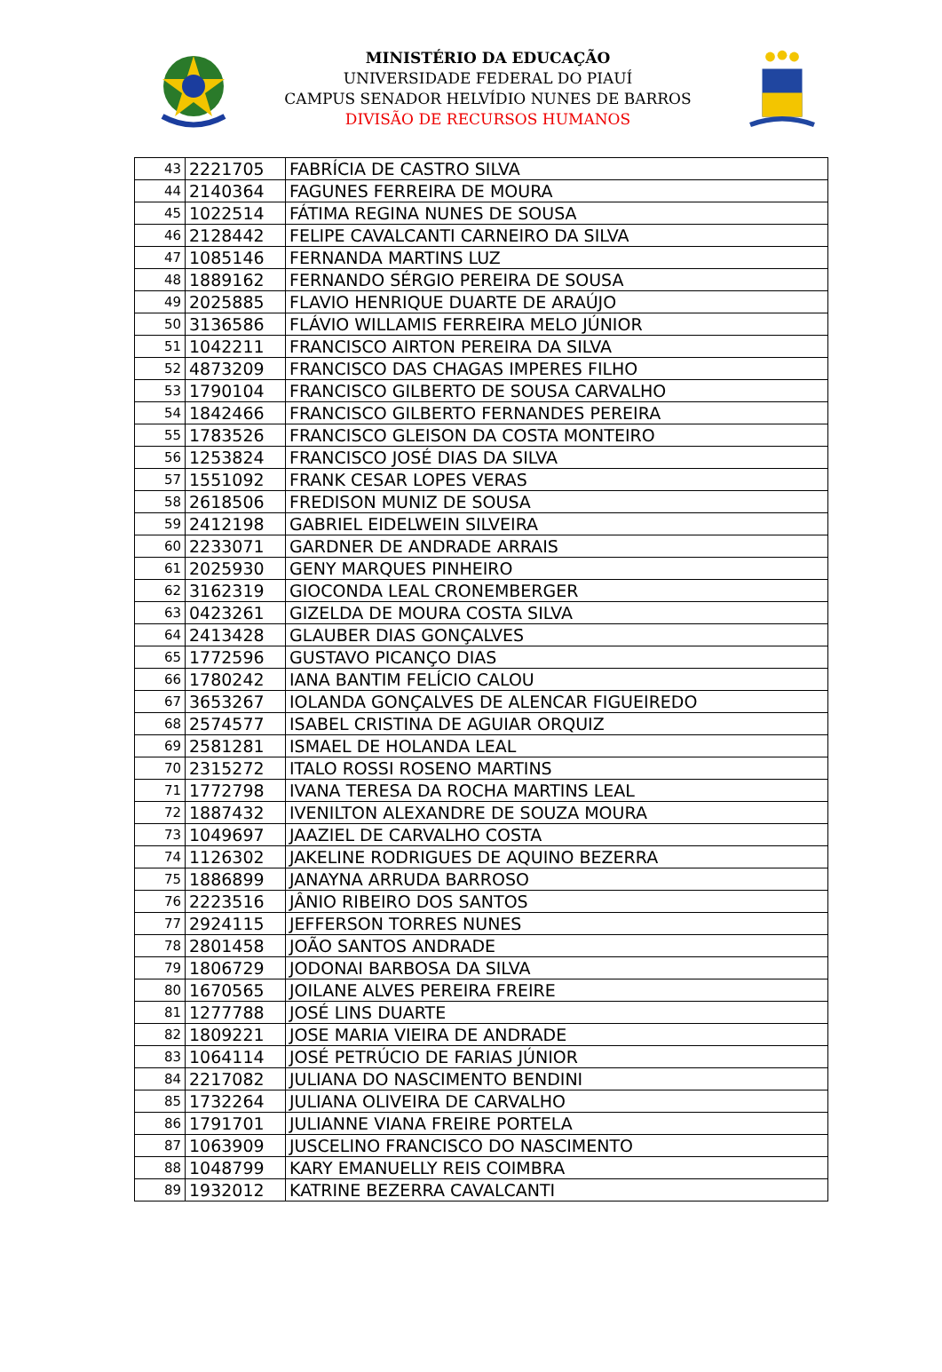MINISTÉRIO DA EDUCAÇÃO
UNIVERSIDADE FEDERAL DO PIAUÍ
CAMPUS SENADOR HELVÍDIO NUNES DE BARROS
DIVISÃO DE RECURSOS HUMANOS
| 43 | 2221705 | FABRÍCIA DE CASTRO SILVA |
| 44 | 2140364 | FAGUNES FERREIRA DE MOURA |
| 45 | 1022514 | FÁTIMA REGINA NUNES DE SOUSA |
| 46 | 2128442 | FELIPE CAVALCANTI CARNEIRO DA SILVA |
| 47 | 1085146 | FERNANDA MARTINS LUZ |
| 48 | 1889162 | FERNANDO SÉRGIO PEREIRA DE SOUSA |
| 49 | 2025885 | FLAVIO HENRIQUE DUARTE DE ARAÚJO |
| 50 | 3136586 | FLÁVIO WILLAMIS FERREIRA MELO JÚNIOR |
| 51 | 1042211 | FRANCISCO AIRTON PEREIRA DA SILVA |
| 52 | 4873209 | FRANCISCO DAS CHAGAS IMPERES FILHO |
| 53 | 1790104 | FRANCISCO GILBERTO DE SOUSA CARVALHO |
| 54 | 1842466 | FRANCISCO GILBERTO FERNANDES PEREIRA |
| 55 | 1783526 | FRANCISCO GLEISON DA COSTA MONTEIRO |
| 56 | 1253824 | FRANCISCO JOSÉ DIAS DA SILVA |
| 57 | 1551092 | FRANK CESAR LOPES VERAS |
| 58 | 2618506 | FREDISON MUNIZ DE SOUSA |
| 59 | 2412198 | GABRIEL EIDELWEIN SILVEIRA |
| 60 | 2233071 | GARDNER DE ANDRADE ARRAIS |
| 61 | 2025930 | GENY MARQUES PINHEIRO |
| 62 | 3162319 | GIOCONDA LEAL CRONEMBERGER |
| 63 | 0423261 | GIZELDA DE MOURA COSTA SILVA |
| 64 | 2413428 | GLAUBER DIAS GONÇALVES |
| 65 | 1772596 | GUSTAVO PICANÇO DIAS |
| 66 | 1780242 | IANA BANTIM FELÍCIO CALOU |
| 67 | 3653267 | IOLANDA GONÇALVES DE ALENCAR FIGUEIREDO |
| 68 | 2574577 | ISABEL CRISTINA DE AGUIAR ORQUIZ |
| 69 | 2581281 | ISMAEL DE HOLANDA LEAL |
| 70 | 2315272 | ITALO ROSSI ROSENO MARTINS |
| 71 | 1772798 | IVANA TERESA DA ROCHA MARTINS LEAL |
| 72 | 1887432 | IVENILTON ALEXANDRE DE SOUZA MOURA |
| 73 | 1049697 | JAAZIEL DE CARVALHO COSTA |
| 74 | 1126302 | JAKELINE RODRIGUES DE AQUINO BEZERRA |
| 75 | 1886899 | JANAYNA ARRUDA BARROSO |
| 76 | 2223516 | JÂNIO RIBEIRO DOS SANTOS |
| 77 | 2924115 | JEFFERSON TORRES NUNES |
| 78 | 2801458 | JOÃO SANTOS ANDRADE |
| 79 | 1806729 | JODONAI BARBOSA DA SILVA |
| 80 | 1670565 | JOILANE ALVES PEREIRA FREIRE |
| 81 | 1277788 | JOSÉ LINS DUARTE |
| 82 | 1809221 | JOSE MARIA VIEIRA DE ANDRADE |
| 83 | 1064114 | JOSÉ PETRÚCIO DE FARIAS JÚNIOR |
| 84 | 2217082 | JULIANA DO NASCIMENTO BENDINI |
| 85 | 1732264 | JULIANA OLIVEIRA DE CARVALHO |
| 86 | 1791701 | JULIANNE VIANA FREIRE PORTELA |
| 87 | 1063909 | JUSCELINO FRANCISCO DO NASCIMENTO |
| 88 | 1048799 | KARY EMANUELLY REIS COIMBRA |
| 89 | 1932012 | KATRINE BEZERRA CAVALCANTI |